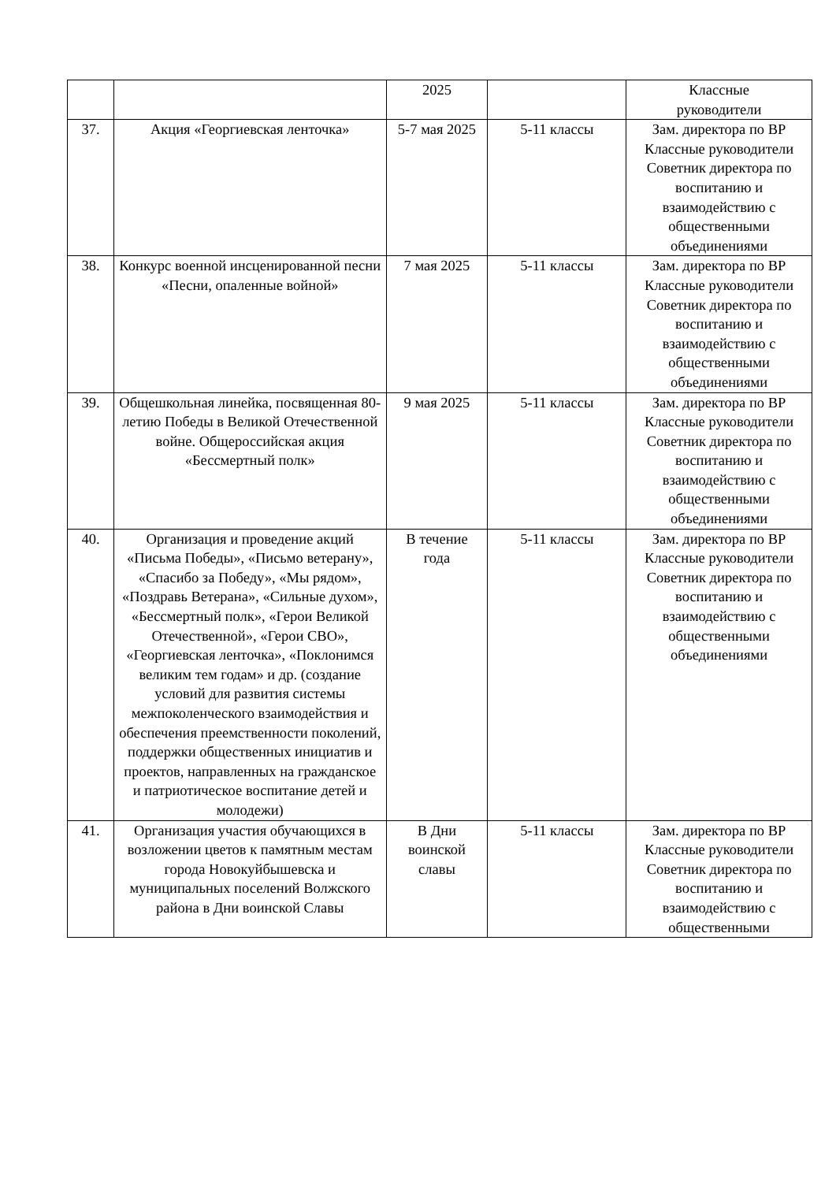| | | 2025 | | Классные руководители |
| 37. | Акция «Георгиевская ленточка» | 5-7 мая 2025 | 5-11 классы | Зам. директора по ВР Классные руководители Советник директора по воспитанию и взаимодействию с общественными объединениями |
| 38. | Конкурс военной инсценированной песни «Песни, опаленные войной» | 7 мая 2025 | 5-11 классы | Зам. директора по ВР Классные руководители Советник директора по воспитанию и взаимодействию с общественными объединениями |
| 39. | Общешкольная линейка, посвященная 80-летию Победы в Великой Отечественной войне. Общероссийская акция «Бессмертный полк» | 9 мая 2025 | 5-11 классы | Зам. директора по ВР Классные руководители Советник директора по воспитанию и взаимодействию с общественными объединениями |
| 40. | Организация и проведение акций «Письма Победы», «Письмо ветерану», «Спасибо за Победу», «Мы рядом», «Поздравь Ветерана», «Сильные духом», «Бессмертный полк», «Герои Великой Отечественной», «Герои СВО», «Георгиевская ленточка», «Поклонимся великим тем годам» и др. (создание условий для развития системы межпоколенческого взаимодействия и обеспечения преемственности поколений, поддержки общественных инициатив и проектов, направленных на гражданское и патриотическое воспитание детей и молодежи) | В течение года | 5-11 классы | Зам. директора по ВР Классные руководители Советник директора по воспитанию и взаимодействию с общественными объединениями |
| 41. | Организация участия обучающихся в возложении цветов к памятным местам города Новокуйбышевска и муниципальных поселений Волжского района в Дни воинской Славы | В Дни воинской славы | 5-11 классы | Зам. директора по ВР Классные руководители Советник директора по воспитанию и взаимодействию с общественными |